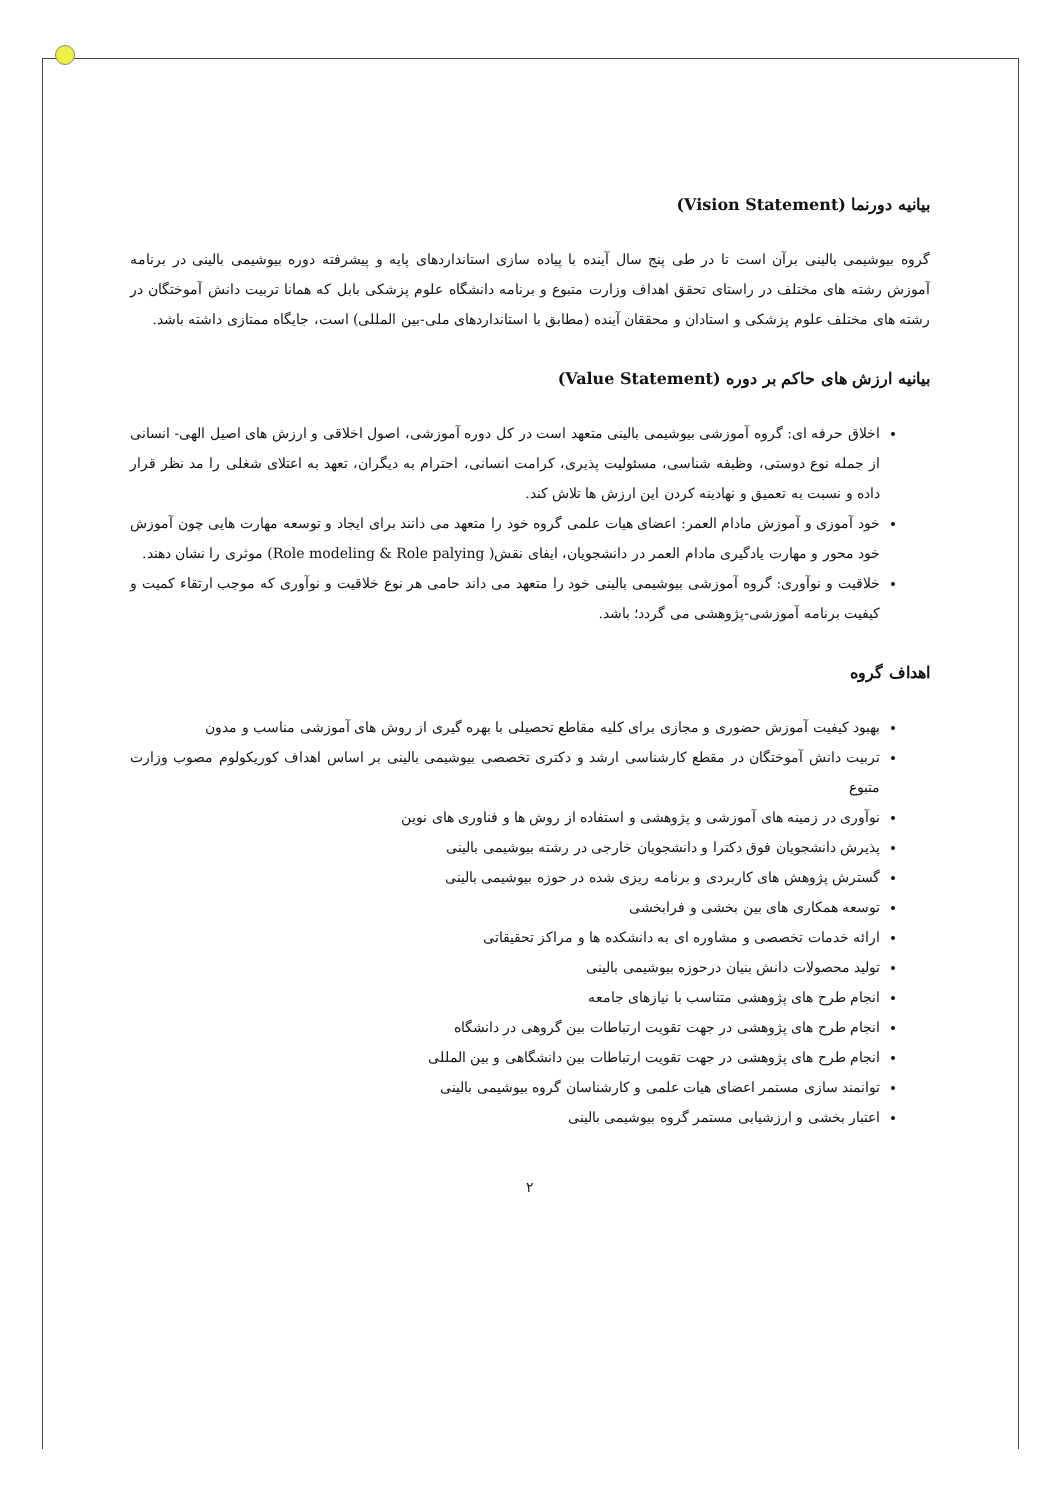بیانیه دورنما (Vision Statement)
گروه بیوشیمی بالینی برآن است تا در طی پنج سال آینده با پیاده سازی استانداردهای پایه و پیشرفته دوره بیوشیمی بالینی در برنامه آموزش رشته های مختلف در راستای تحقق اهداف وزارت متبوع و برنامه دانشگاه علوم پزشکی بابل که همانا تربیت دانش آموختگان در رشته های مختلف علوم پزشکی و استادان و محققان آینده (مطابق با استانداردهای ملی-بین المللی) است، جایگاه ممتازی داشته باشد.
بیانیه ارزش های حاکم بر دوره (Value Statement)
اخلاق حرفه ای: گروه آموزشی بیوشیمی بالینی متعهد است در کل دوره آموزشی، اصول اخلاقی و ارزش های اصیل الهی- انسانی از جمله نوع دوستی، وظیفه شناسی، مسئولیت پذیری، کرامت انسانی، احترام به دیگران، تعهد به اعتلای شغلی را مد نظر قرار داده و نسبت به تعمیق و نهادینه کردن این ارزش ها تلاش کند.
خود آموزی و آموزش مادام العمر: اعضای هیات علمی گروه خود را متعهد می دانند برای ایجاد و توسعه مهارت هایی چون آموزش خود محور و مهارت یادگیری مادام العمر در دانشجویان، ایفای نقش( Role modeling & Role palying) موثری را نشان دهند.
خلاقیت و نوآوری: گروه آموزشی بیوشیمی بالینی خود را متعهد می داند حامی هر نوع خلاقیت و نوآوری که موجب ارتقاء کمیت و کیفیت برنامه آموزشی-پژوهشی می گردد؛ باشد.
اهداف گروه
بهبود کیفیت آموزش حضوری و مجازی برای کلیه مقاطع تحصیلی با بهره گیری از روش های آموزشی مناسب و مدون
تربیت دانش آموختگان در مقطع کارشناسی ارشد و دکتری تخصصی بیوشیمی بالینی بر اساس اهداف کوریکولوم مصوب وزارت متبوع
نوآوری در زمینه های آموزشی و پژوهشی و استفاده از روش ها و فناوری های نوین
پذیرش دانشجویان فوق دکترا و دانشجویان خارجی در رشته بیوشیمی بالینی
گسترش پژوهش های کاربردی و برنامه ریزی شده در حوزه بیوشیمی بالینی
توسعه همکاری های بین بخشی و فرابخشی
ارائه خدمات تخصصی و مشاوره ای به دانشکده ها و مراکز تحقیقاتی
تولید محصولات دانش بنیان درحوزه بیوشیمی بالینی
انجام طرح های پژوهشی متناسب با نیازهای جامعه
انجام طرح های پژوهشی در جهت تقویت ارتباطات بین گروهی در دانشگاه
انجام طرح های پژوهشی در جهت تقویت ارتباطات بین دانشگاهی و بین المللی
توانمند سازی مستمر اعضای هیات علمی و کارشناسان گروه بیوشیمی بالینی
اعتبار بخشی و ارزشیابی مستمر گروه بیوشیمی بالینی
۲